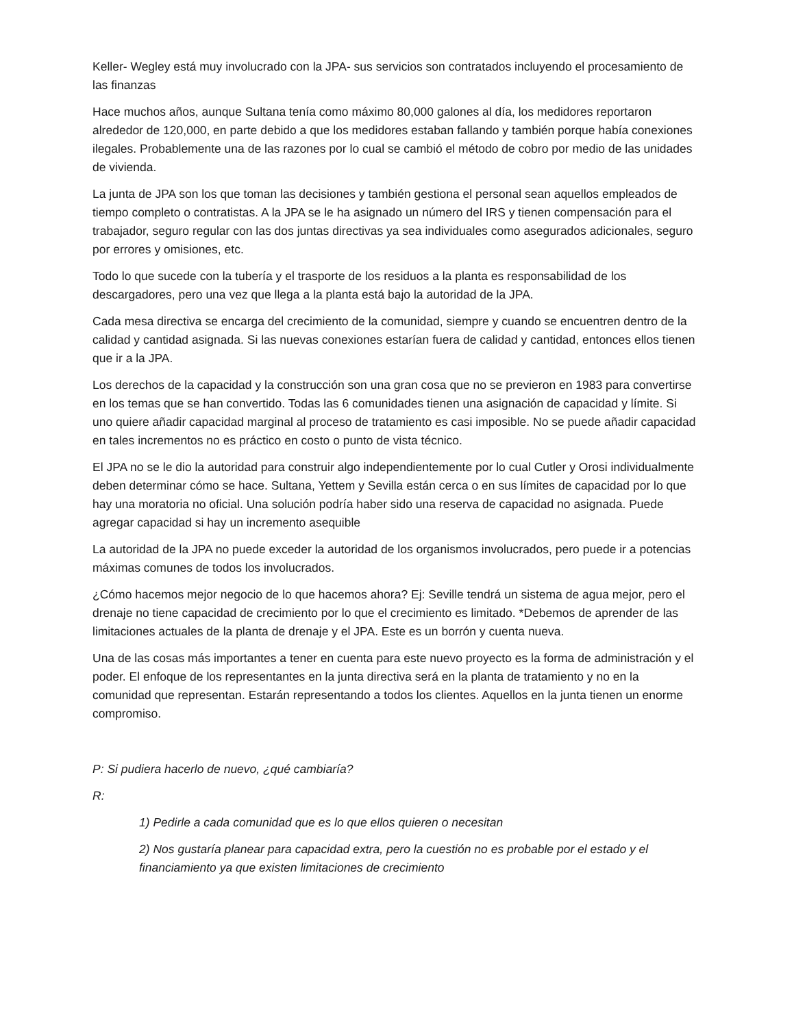Keller- Wegley está muy involucrado con la JPA- sus servicios son contratados incluyendo el procesamiento de las finanzas
Hace muchos años, aunque Sultana tenía como máximo 80,000 galones al día, los medidores reportaron alrededor de 120,000, en parte debido a que los medidores estaban fallando y también porque había conexiones ilegales. Probablemente una de las razones por lo cual se cambió el método de cobro por medio de las unidades de vivienda.
La junta de JPA son los que toman las decisiones y también gestiona el personal sean aquellos empleados de tiempo completo o contratistas. A la JPA se le ha asignado un número del IRS y tienen compensación para el trabajador, seguro regular con las dos juntas directivas ya sea individuales como asegurados adicionales, seguro por errores y omisiones, etc.
Todo lo que sucede con la tubería y el trasporte de los residuos a la planta es responsabilidad de los descargadores, pero una vez que llega a la planta está bajo la autoridad de la JPA.
Cada mesa directiva se encarga del crecimiento de la comunidad, siempre y cuando se encuentren dentro de la calidad y cantidad asignada. Si las nuevas conexiones estarían fuera de calidad y cantidad, entonces ellos tienen que ir a la JPA.
Los derechos de la capacidad y la construcción son una gran cosa que no se previeron en 1983 para convertirse en los temas que se han convertido. Todas las 6 comunidades tienen una asignación de capacidad y límite. Si uno quiere añadir capacidad marginal al proceso de tratamiento es casi imposible. No se puede añadir capacidad en tales incrementos no es práctico en costo o punto de vista técnico.
El JPA no se le dio la autoridad para construir algo independientemente por lo cual Cutler y Orosi individualmente deben determinar cómo se hace. Sultana, Yettem y Sevilla están cerca o en sus límites de capacidad por lo que hay una moratoria no oficial. Una solución podría haber sido una reserva de capacidad no asignada. Puede agregar capacidad si hay un incremento asequible
La autoridad de la JPA no puede exceder la autoridad de los organismos involucrados, pero puede ir a potencias máximas comunes de todos los involucrados.
¿Cómo hacemos mejor negocio de lo que hacemos ahora? Ej: Seville tendrá un sistema de agua mejor, pero el drenaje no tiene capacidad de crecimiento por lo que el crecimiento es limitado. *Debemos de aprender de las limitaciones actuales de la planta de drenaje y el JPA. Este es un borrón y cuenta nueva.
Una de las cosas más importantes a tener en cuenta para este nuevo proyecto es la forma de administración y el poder. El enfoque de los representantes en la junta directiva será en la planta de tratamiento y no en la comunidad que representan. Estarán representando a todos los clientes. Aquellos en la junta tienen un enorme compromiso.
P: Si pudiera hacerlo de nuevo, ¿qué cambiaría?
R:
1) Pedirle a cada comunidad que es lo que ellos quieren o necesitan
2) Nos gustaría planear para capacidad extra, pero la cuestión no es probable por el estado y el financiamiento ya que existen limitaciones de crecimiento